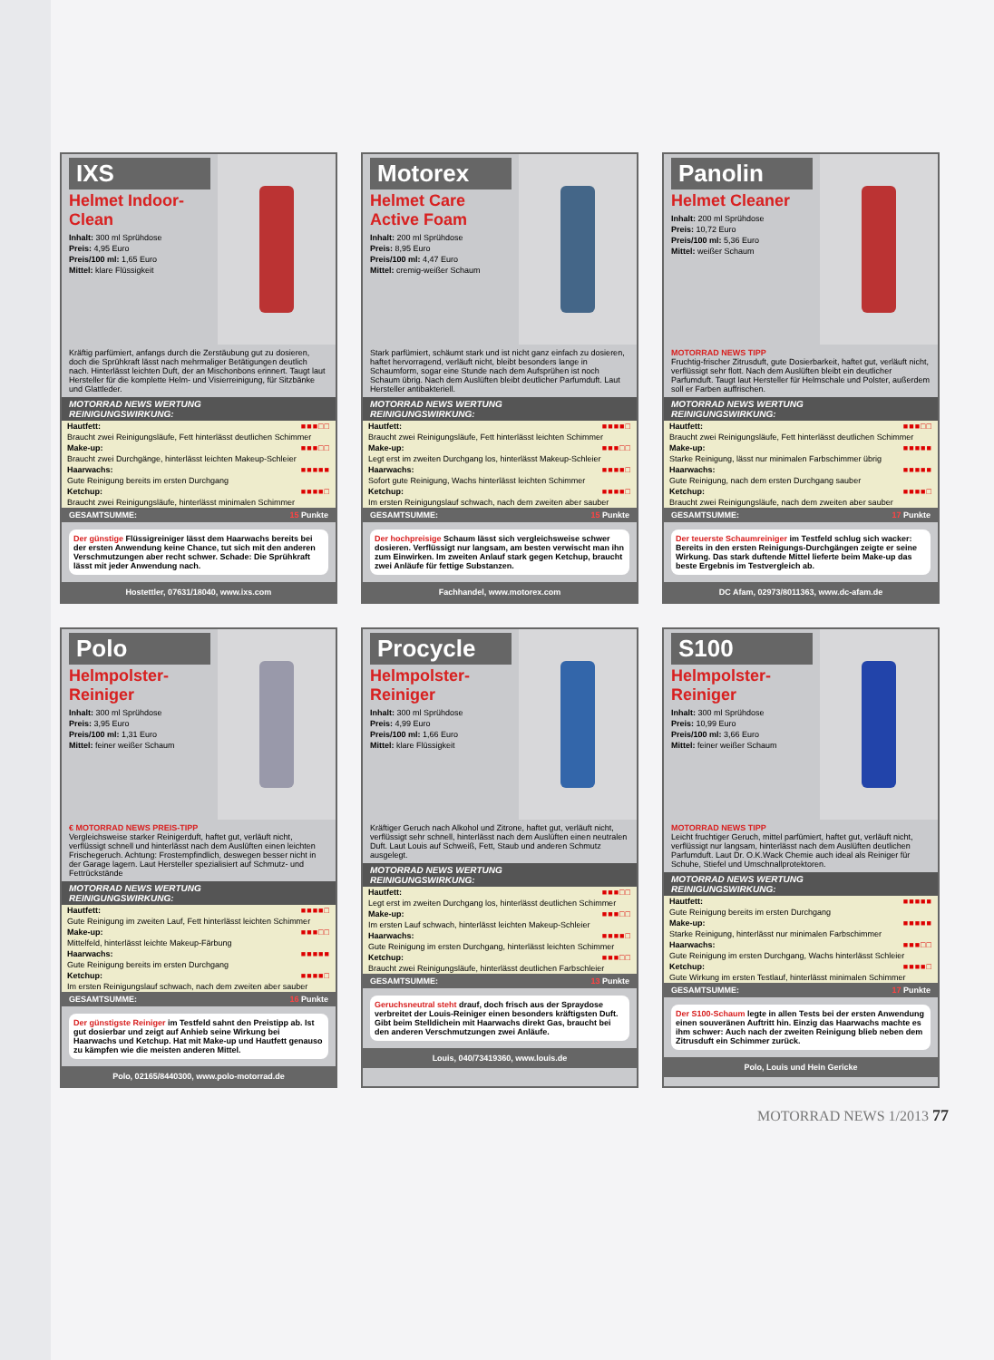IXS
Helmet Indoor-Clean
Inhalt: 300 ml Sprühdose
Preis: 4,95 Euro
Preis/100 ml: 1,65 Euro
Mittel: klare Flüssigkeit
Kräftig parfümiert, anfangs durch die Zerstäubung gut zu dosieren, doch die Sprühkraft lässt nach mehrmaliger Betätigungen deutlich nach. Hinterlässt leichten Duft, der an Mischonbons erinnert. Taugt laut Hersteller für die komplette Helm- und Visierreinigung, für Sitzbänke und Glattleder.
MOTORRAD NEWS WERTUNG
REINIGUNGSWIRKUNG:
| Hautfett: | ■■■□□ |
| Braucht zwei Reinigungsläufe, Fett hinterlässt deutlichen Schimmer | |
| Make-up: | ■■■□□ |
| Braucht zwei Durchgänge, hinterlässt leichten Makeup-Schleier | |
| Haarwachs: | ■■■■■ |
| Gute Reinigung bereits im ersten Durchgang | |
| Ketchup: | ■■■■□ |
| Braucht zwei Reinigungsläufe, hinterlässt minimalen Schimmer | |
GESAMTSUMME: 15 Punkte
Der günstige Flüssigreiniger lässt dem Haarwachs bereits bei der ersten Anwendung keine Chance, tut sich mit den anderen Verschmutzungen aber recht schwer. Schade: Die Sprühkraft lässt mit jeder Anwendung nach.
Hostettler, 07631/18040, www.ixs.com
Motorex
Helmet Care Active Foam
Inhalt: 200 ml Sprühdose
Preis: 8,95 Euro
Preis/100 ml: 4,47 Euro
Mittel: cremig-weißer Schaum
Stark parfümiert, schäumt stark und ist nicht ganz einfach zu dosieren, haftet hervorragend, verläuft nicht, bleibt besonders lange in Schaumform, sogar eine Stunde nach dem Aufsprühen ist noch Schaum übrig. Nach dem Auslüften bleibt deutlicher Parfumduft. Laut Hersteller antibakteriell.
MOTORRAD NEWS WERTUNG
REINIGUNGSWIRKUNG:
| Hautfett: | ■■■■□ |
| Braucht zwei Reinigungsläufe, Fett hinterlässt leichten Schimmer | |
| Make-up: | ■■■□□ |
| Legt erst im zweiten Durchgang los, hinterlässt Makeup-Schleier | |
| Haarwachs: | ■■■■□ |
| Sofort gute Reinigung, Wachs hinterlässt leichten Schimmer | |
| Ketchup: | ■■■■□ |
| Im ersten Reinigungslauf schwach, nach dem zweiten aber sauber | |
GESAMTSUMME: 15 Punkte
Der hochpreisige Schaum lässt sich vergleichsweise schwer dosieren. Verflüssigt nur langsam, am besten verwischt man ihn zum Einwirken. Im zweiten Anlauf stark gegen Ketchup, braucht zwei Anläufe für fettige Substanzen.
Fachhandel, www.motorex.com
Panolin
Helmet Cleaner
Inhalt: 200 ml Sprühdose
Preis: 10,72 Euro
Preis/100 ml: 5,36 Euro
Mittel: weißer Schaum
MOTORRAD NEWS TIPP
Fruchtig-frischer Zitrusduft, gute Dosierbarkeit, haftet gut, verläuft nicht, verflüssigt sehr flott. Nach dem Auslüften bleibt ein deutlicher Parfumduft. Taugt laut Hersteller für Helmschale und Polster, außerdem soll er Farben auffrischen.
MOTORRAD NEWS WERTUNG
REINIGUNGSWIRKUNG:
| Hautfett: | ■■■□□ |
| Braucht zwei Reinigungsläufe, Fett hinterlässt deutlichen Schimmer | |
| Make-up: | ■■■■■ |
| Starke Reinigung, lässt nur minimalen Farbschimmer übrig | |
| Haarwachs: | ■■■■■ |
| Gute Reinigung, nach dem ersten Durchgang sauber | |
| Ketchup: | ■■■■□ |
| Braucht zwei Reinigungsläufe, nach dem zweiten aber sauber | |
GESAMTSUMME: 17 Punkte
Der teuerste Schaumreiniger im Testfeld schlug sich wacker: Bereits in den ersten Reinigungs-Durchgängen zeigte er seine Wirkung. Das stark duftende Mittel lieferte beim Make-up das beste Ergebnis im Testvergleich ab.
DC Afam, 02973/8011363, www.dc-afam.de
Polo
Helmpolster-Reiniger
Inhalt: 300 ml Sprühdose
Preis: 3,95 Euro
Preis/100 ml: 1,31 Euro
Mittel: feiner weißer Schaum
€ MOTORRAD NEWS PREIS-TIPP
Vergleichsweise starker Reinigerduft, haftet gut, verläuft nicht, verflüssigt schnell und hinterlässt nach dem Auslüften einen leichten Frischegeruch. Achtung: Frostempfindlich, deswegen besser nicht in der Garage lagern. Laut Hersteller spezialisiert auf Schmutz- und Fettrückstände
MOTORRAD NEWS WERTUNG
REINIGUNGSWIRKUNG:
| Hautfett: | ■■■■□ |
| Gute Reinigung im zweiten Lauf, Fett hinterlässt leichten Schimmer | |
| Make-up: | ■■■□□ |
| Mittelfeld, hinterlässt leichte Makeup-Färbung | |
| Haarwachs: | ■■■■■ |
| Gute Reinigung bereits im ersten Durchgang | |
| Ketchup: | ■■■■□ |
| Im ersten Reinigungslauf schwach, nach dem zweiten aber sauber | |
GESAMTSUMME: 16 Punkte
Der günstigste Reiniger im Testfeld sahnt den Preistipp ab. Ist gut dosierbar und zeigt auf Anhieb seine Wirkung bei Haarwachs und Ketchup. Hat mit Make-up und Hautfett genauso zu kämpfen wie die meisten anderen Mittel.
Polo, 02165/8440300, www.polo-motorrad.de
Procycle
Helmpolster-Reiniger
Inhalt: 300 ml Sprühdose
Preis: 4,99 Euro
Preis/100 ml: 1,66 Euro
Mittel: klare Flüssigkeit
Kräftiger Geruch nach Alkohol und Zitrone, haftet gut, verläuft nicht, verflüssigt sehr schnell, hinterlässt nach dem Auslüften einen neutralen Duft. Laut Louis auf Schweiß, Fett, Staub und anderen Schmutz ausgelegt.
MOTORRAD NEWS WERTUNG
REINIGUNGSWIRKUNG:
| Hautfett: | ■■■□□ |
| Legt erst im zweiten Durchgang los, hinterlässt deutlichen Schimmer | |
| Make-up: | ■■■□□ |
| Im ersten Lauf schwach, hinterlässt leichten Makeup-Schleier | |
| Haarwachs: | ■■■■□ |
| Gute Reinigung im ersten Durchgang, hinterlässt leichten Schimmer | |
| Ketchup: | ■■■□□ |
| Braucht zwei Reinigungsläufe, hinterlässt deutlichen Farbschleier | |
GESAMTSUMME: 13 Punkte
Geruchsneutral steht drauf, doch frisch aus der Spraydose verbreitet der Louis-Reiniger einen besonders kräftigsten Duft. Gibt beim Stelldichein mit Haarwachs direkt Gas, braucht bei den anderen Verschmutzungen zwei Anläufe.
Louis, 040/73419360, www.louis.de
S100
Helmpolster-Reiniger
Inhalt: 300 ml Sprühdose
Preis: 10,99 Euro
Preis/100 ml: 3,66 Euro
Mittel: feiner weißer Schaum
MOTORRAD NEWS TIPP
Leicht fruchtiger Geruch, mittel parfümiert, haftet gut, verläuft nicht, verflüssigt nur langsam, hinterlässt nach dem Auslüften deutlichen Parfumduft. Laut Dr. O.K.Wack Chemie auch ideal als Reiniger für Schuhe, Stiefel und Umschnallprotektoren.
MOTORRAD NEWS WERTUNG
REINIGUNGSWIRKUNG:
| Hautfett: | ■■■■■ |
| Gute Reinigung bereits im ersten Durchgang | |
| Make-up: | ■■■■■ |
| Starke Reinigung, hinterlässt nur minimalen Farbschimmer | |
| Haarwachs: | ■■■□□ |
| Gute Reinigung im ersten Durchgang, Wachs hinterlässt Schleier | |
| Ketchup: | ■■■■□ |
| Gute Wirkung im ersten Testlauf, hinterlässt minimalen Schimmer | |
GESAMTSUMME: 17 Punkte
Der S100-Schaum legte in allen Tests bei der ersten Anwendung einen souveränen Auftritt hin. Einzig das Haarwachs machte es ihm schwer: Auch nach der zweiten Reinigung blieb neben dem Zitrusduft ein Schimmer zurück.
Polo, Louis und Hein Gericke
MOTORRAD NEWS 1/2013 77